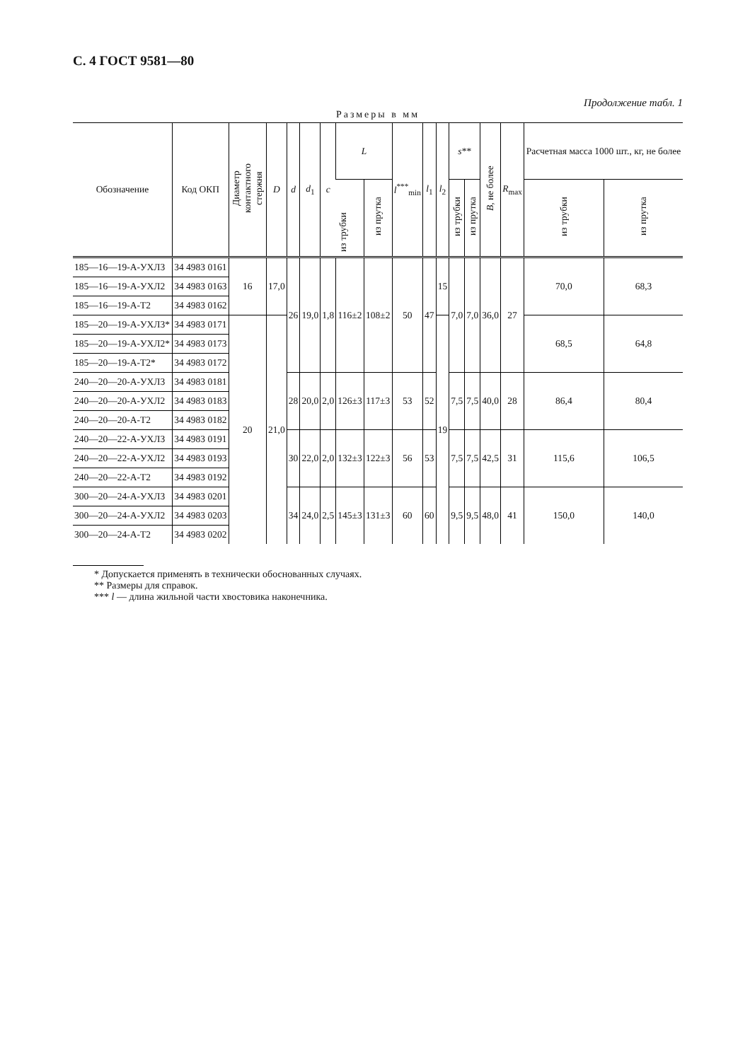С. 4 ГОСТ 9581—80
Продолжение табл. 1
Размеры в мм
| Обозначение | Код ОКП | Диаметр контактного стержня | D | d | d<sub>1</sub> | c | L | | l<sup>***</sup><sub>min</sub> | l<sub>1</sub> | l<sub>2</sub> | s ** | | B , не более | R<sub>max</sub> | Расчетная масса 1000 шт., кг, не более | |
| --- | --- | --- | --- | --- | --- | --- | --- | --- | --- | --- | --- | --- | --- | --- | --- | --- | --- |
| | | | | | | | из трубки | из прутка | | | | из трубки | из прутка | | | из трубки | из прутка |
| 185—16—19-А-УХЛ3 | 34 4983 0161 | 16 | 17,0 | 26 | 19,0 | 1,8 | 116±2 | 108±2 | 50 | 47 | 15 | 7,0 | 7,0 | 36,0 | 27 | 70,0 | 68,3 |
| 185—16—19-А-УХЛ2 | 34 4983 0163 | | | | | | | | | | | | | | | | |
| 185—16—19-А-Т2 | 34 4983 0162 | | | | | | | | | | | | | | | | |
| 185—20—19-А-УХЛ3* | 34 4983 0171 | 20 | 21,0 | | | | | | | | 19 | | | | | 68,5 | 64,8 |
| 185—20—19-А-УХЛ2* | 34 4983 0173 | | | | | | | | | | | | | | | | |
| 185—20—19-А-Т2* | 34 4983 0172 | | | | | | | | | | | | | | | | |
| 240—20—20-А-УХЛ3 | 34 4983 0181 | | | 28 | 20,0 | 2,0 | 126±3 | 117±3 | 53 | 52 | | 7,5 | 7,5 | 40,0 | 28 | 86,4 | 80,4 |
| 240—20—20-А-УХЛ2 | 34 4983 0183 | | | | | | | | | | | | | | | | |
| 240—20—20-А-Т2 | 34 4983 0182 | | | | | | | | | | | | | | | | |
| 240—20—22-А-УХЛ3 | 34 4983 0191 | | | 30 | 22,0 | 2,0 | 132±3 | 122±3 | 56 | 53 | | 7,5 | 7,5 | 42,5 | 31 | 115,6 | 106,5 |
| 240—20—22-А-УХЛ2 | 34 4983 0193 | | | | | | | | | | | | | | | | |
| 240—20—22-А-Т2 | 34 4983 0192 | | | | | | | | | | | | | | | | |
| 300—20—24-А-УХЛ3 | 34 4983 0201 | | | 34 | 24,0 | 2,5 | 145±3 | 131±3 | 60 | 60 | | 9,5 | 9,5 | 48,0 | 41 | 150,0 | 140,0 |
| 300—20—24-А-УХЛ2 | 34 4983 0203 | | | | | | | | | | | | | | | | |
| 300—20—24-А-Т2 | 34 4983 0202 | | | | | | | | | | | | | | | | |
* Допускается применять в технически обоснованных случаях.
** Размеры для справок.
*** l — длина жильной части хвостовика наконечника.